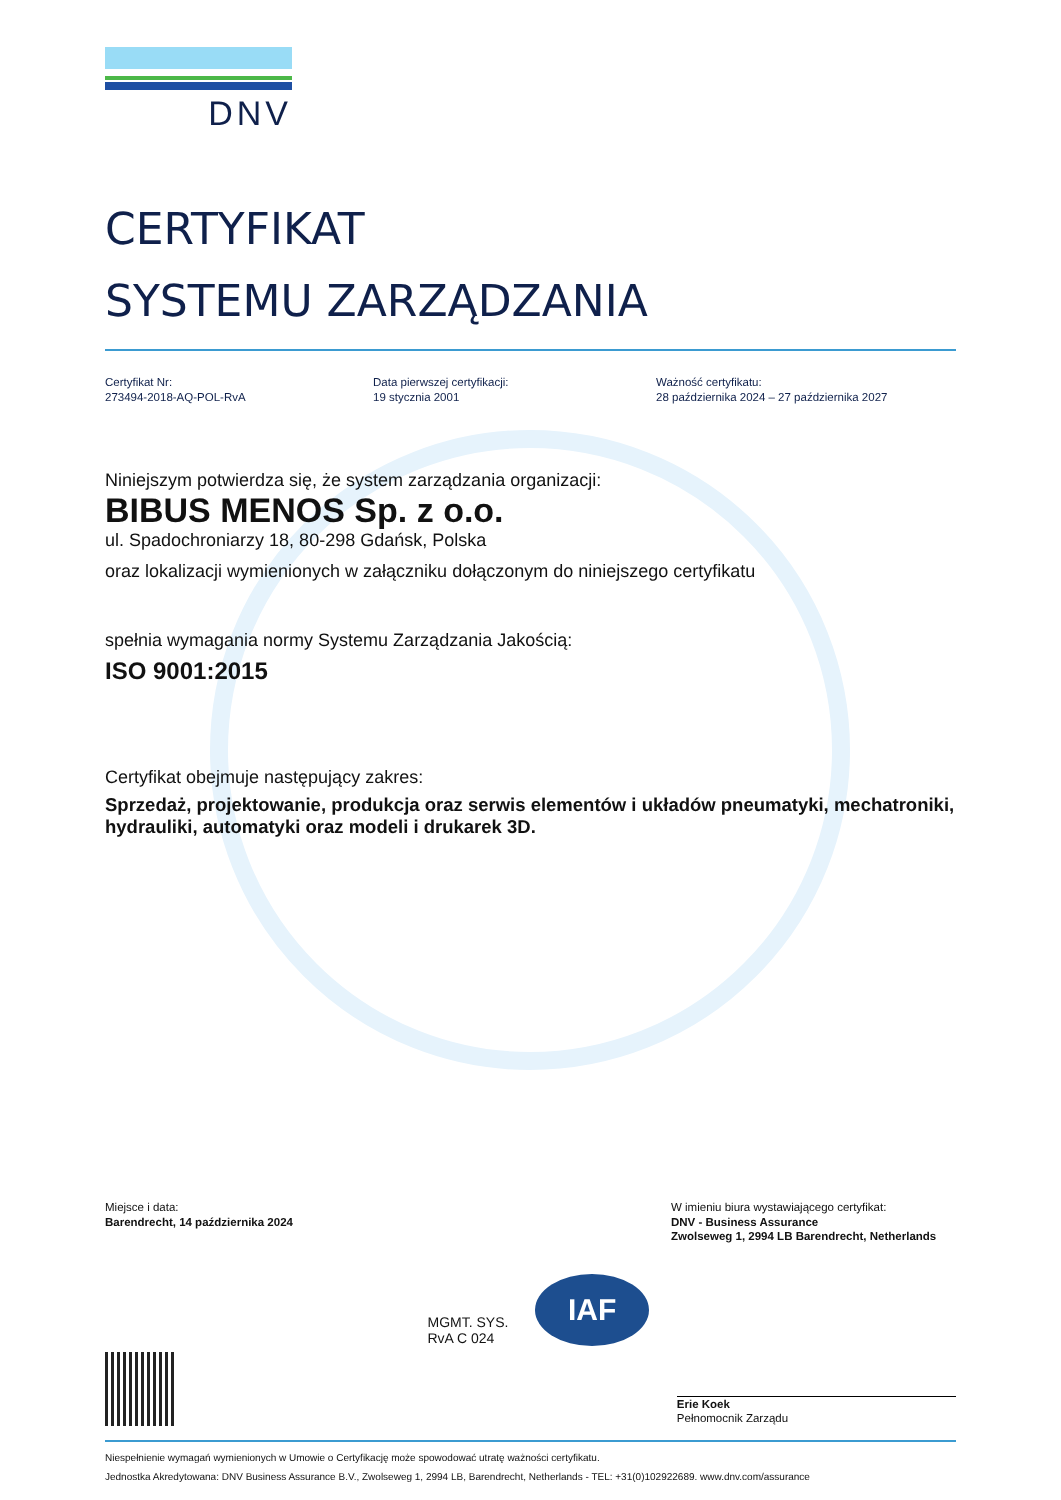DNV
CERTYFIKAT
SYSTEMU ZARZĄDZANIA
Certyfikat Nr:
273494-2018-AQ-POL-RvA
Data pierwszej certyfikacji:
19 stycznia 2001
Ważność certyfikatu:
28 października 2024 – 27 października 2027
Niniejszym potwierdza się, że system zarządzania organizacji:
BIBUS MENOS Sp. z o.o.
ul. Spadochroniarzy 18, 80-298 Gdańsk, Polska
oraz lokalizacji wymienionych w załączniku dołączonym do niniejszego certyfikatu
spełnia wymagania normy Systemu Zarządzania Jakością:
ISO 9001:2015
Certyfikat obejmuje następujący zakres:
Sprzedaż, projektowanie, produkcja oraz serwis elementów i układów pneumatyki, mechatroniki, hydrauliki, automatyki oraz modeli i drukarek 3D.
Miejsce i data:
Barendrecht, 14 października 2024
W imieniu biura wystawiającego certyfikat:
DNV - Business Assurance
Zwolseweg 1, 2994 LB Barendrecht, Netherlands
MGMT. SYS.
RvA C 024
IAF
Erie Koek
Pełnomocnik Zarządu
Niespełnienie wymagań wymienionych w Umowie o Certyfikację może spowodować utratę ważności certyfikatu.
Jednostka Akredytowana: DNV Business Assurance B.V., Zwolseweg 1, 2994 LB, Barendrecht, Netherlands - TEL: +31(0)102922689. www.dnv.com/assurance